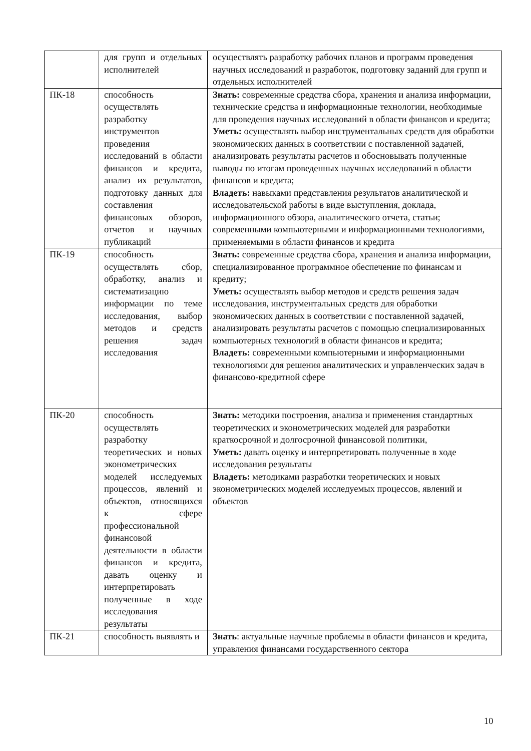| | для групп и отдельных исполнителей | осуществлять разработку рабочих планов и программ проведения научных исследований и разработок, подготовку заданий для групп и отдельных исполнителей |
| ПК-18 | способность осуществлять разработку инструментов проведения исследований в области финансов и кредита, анализ их результатов, подготовку данных для составления финансовых обзоров, отчетов и научных публикаций | Знать: современные средства сбора, хранения и анализа информации, технические средства и информационные технологии, необходимые для проведения научных исследований в области финансов и кредита; Уметь: осуществлять выбор инструментальных средств для обработки экономических данных в соответствии с поставленной задачей, анализировать результаты расчетов и обосновывать полученные выводы по итогам проведенных научных исследований в области финансов и кредита; Владеть: навыками представления результатов аналитической и исследовательской работы в виде выступления, доклада, информационного обзора, аналитического отчета, статьи; современными компьютерными и информационными технологиями, применяемыми в области финансов и кредита |
| ПК-19 | способность осуществлять сбор, обработку, анализ и систематизацию информации по теме исследования, выбор методов и средств решения задач исследования | Знать: современные средства сбора, хранения и анализа информации, специализированное программное обеспечение по финансам и кредиту; Уметь: осуществлять выбор методов и средств решения задач исследования, инструментальных средств для обработки экономических данных в соответствии с поставленной задачей, анализировать результаты расчетов с помощью специализированных компьютерных технологий в области финансов и кредита; Владеть: современными компьютерными и информационными технологиями для решения аналитических и управленческих задач в финансово-кредитной сфере |
| ПК-20 | способность осуществлять разработку теоретических и новых эконометрических моделей исследуемых процессов, явлений и объектов, относящихся к сфере профессиональной финансовой деятельности в области финансов и кредита, давать оценку и интерпретировать полученные в ходе исследования результаты | Знать: методики построения, анализа и применения стандартных теоретических и эконометрических моделей для разработки краткосрочной и долгосрочной финансовой политики, Уметь: давать оценку и интерпретировать полученные в ходе исследования результаты Владеть: методиками разработки теоретических и новых эконометрических моделей исследуемых процессов, явлений и объектов |
| ПК-21 | способность выявлять и | Знать : актуальные научные проблемы в области финансов и кредита, управления финансами государственного сектора |
10